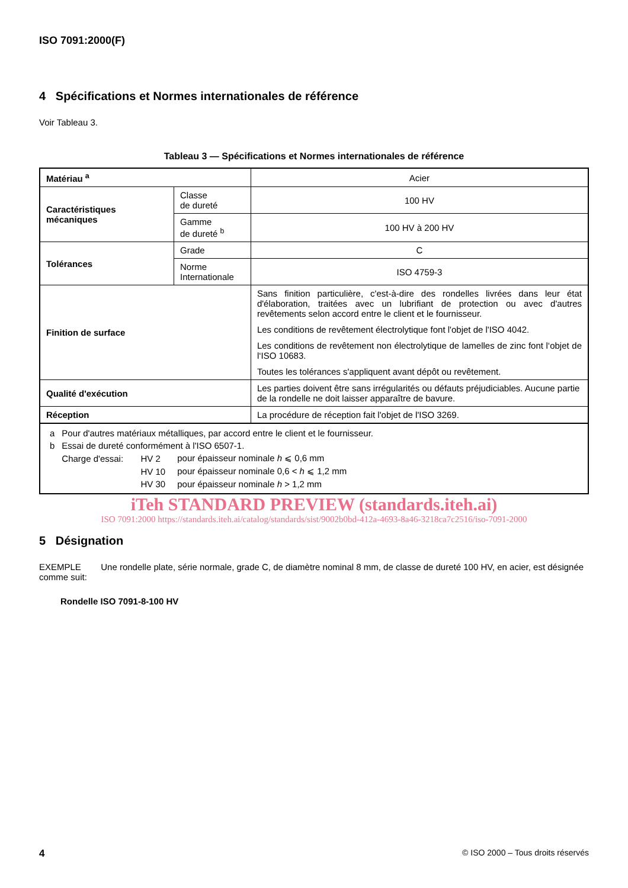ISO 7091:2000(F)
4 Spécifications et Normes internationales de référence
Voir Tableau 3.
Tableau 3 — Spécifications et Normes internationales de référence
| Matériau <sup>a</sup> | | Acier |
| Caractéristiques mécaniques | Classe de dureté | 100 HV |
| | Gamme de dureté <sup>b</sup> | 100 HV à 200 HV |
| Tolérances | Grade | C |
| | Norme Internationale | ISO 4759-3 |
| Finition de surface | | Sans finition particulière, c'est-à-dire des rondelles livrées dans leur état d'élaboration, traitées avec un lubrifiant de protection ou avec d'autres revêtements selon accord entre le client et le fournisseur. Les conditions de revêtement électrolytique font l'objet de l'ISO 4042. Les conditions de revêtement non électrolytique de lamelles de zinc font l‘objet de l‘ISO 10683. Toutes les tolérances s'appliquent avant dépôt ou revêtement. |
| Qualité d'exécution | | Les parties doivent être sans irrégularités ou défauts préjudiciables. Aucune partie de la rondelle ne doit laisser apparaître de bavure. |
| Réception | | La procédure de réception fait l'objet de l'ISO 3269. |
| / a / Pour d'autres matériaux métalliques, par accord entre le client et le fournisseur. / / / / b / Essai de dureté conformément à l'ISO 6507-1. / / / / / Charge d'essai: / HV 2 / pour épaisseur nominale h ⩽ 0,6 mm / / / / HV 10 / pour épaisseur nominale 0,6 < h ⩽ 1,2 mm / / / / HV 30 / pour épaisseur nominale h > 1,2 mm / | | |
iTeh STANDARD PREVIEW (standards.iteh.ai)
ISO 7091:2000 https://standards.iteh.ai/catalog/standards/sist/9002b0bd-412a-4693-8a46-3218ca7c2516/iso-7091-2000
5 Désignation
EXEMPLE Une rondelle plate, série normale, grade C, de diamètre nominal 8 mm, de classe de dureté 100 HV, en acier, est désignée comme suit:
Rondelle ISO 7091-8-100 HV
4 © ISO 2000 – Tous droits réservés